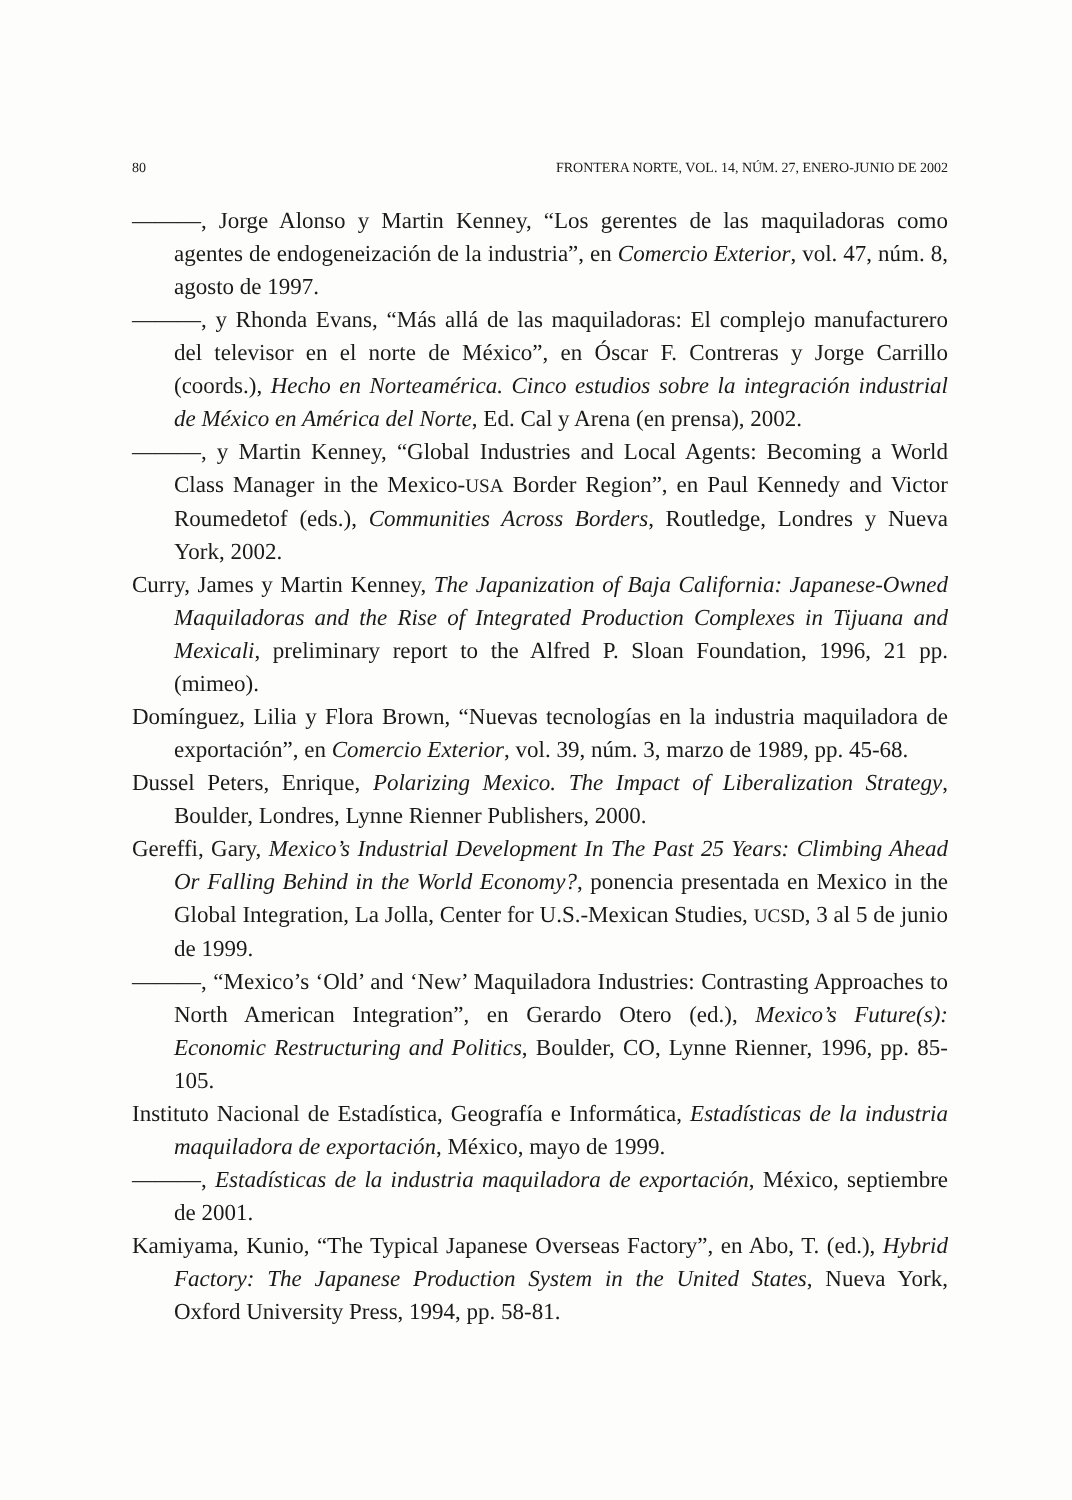80 FRONTERA NORTE, VOL. 14, NÚM. 27, ENERO-JUNIO DE 2002
———, Jorge Alonso y Martin Kenney, “Los gerentes de las maquiladoras como agentes de endogeneización de la industria”, en Comercio Exterior, vol. 47, núm. 8, agosto de 1997.
———, y Rhonda Evans, “Más allá de las maquiladoras: El complejo manufacturero del televisor en el norte de México”, en Óscar F. Contreras y Jorge Carrillo (coords.), Hecho en Norteamérica. Cinco estudios sobre la integración industrial de México en América del Norte, Ed. Cal y Arena (en prensa), 2002.
———, y Martin Kenney, “Global Industries and Local Agents: Becoming a World Class Manager in the Mexico-USA Border Region”, en Paul Kennedy and Victor Roumedetof (eds.), Communities Across Borders, Routledge, Londres y Nueva York, 2002.
Curry, James y Martin Kenney, The Japanization of Baja California: Japanese-Owned Maquiladoras and the Rise of Integrated Production Complexes in Tijuana and Mexicali, preliminary report to the Alfred P. Sloan Foundation, 1996, 21 pp. (mimeo).
Domínguez, Lilia y Flora Brown, “Nuevas tecnologías en la industria maquiladora de exportación”, en Comercio Exterior, vol. 39, núm. 3, marzo de 1989, pp. 45-68.
Dussel Peters, Enrique, Polarizing Mexico. The Impact of Liberalization Strategy, Boulder, Londres, Lynne Rienner Publishers, 2000.
Gereffi, Gary, Mexico’s Industrial Development In The Past 25 Years: Climbing Ahead Or Falling Behind in the World Economy?, ponencia presentada en Mexico in the Global Integration, La Jolla, Center for U.S.-Mexican Studies, UCSD, 3 al 5 de junio de 1999.
———, “Mexico’s ‘Old’ and ‘New’ Maquiladora Industries: Contrasting Approaches to North American Integration”, en Gerardo Otero (ed.), Mexico’s Future(s): Economic Restructuring and Politics, Boulder, CO, Lynne Rienner, 1996, pp. 85-105.
Instituto Nacional de Estadística, Geografía e Informática, Estadísticas de la industria maquiladora de exportación, México, mayo de 1999.
———, Estadísticas de la industria maquiladora de exportación, México, septiembre de 2001.
Kamiyama, Kunio, “The Typical Japanese Overseas Factory”, en Abo, T. (ed.), Hybrid Factory: The Japanese Production System in the United States, Nueva York, Oxford University Press, 1994, pp. 58-81.